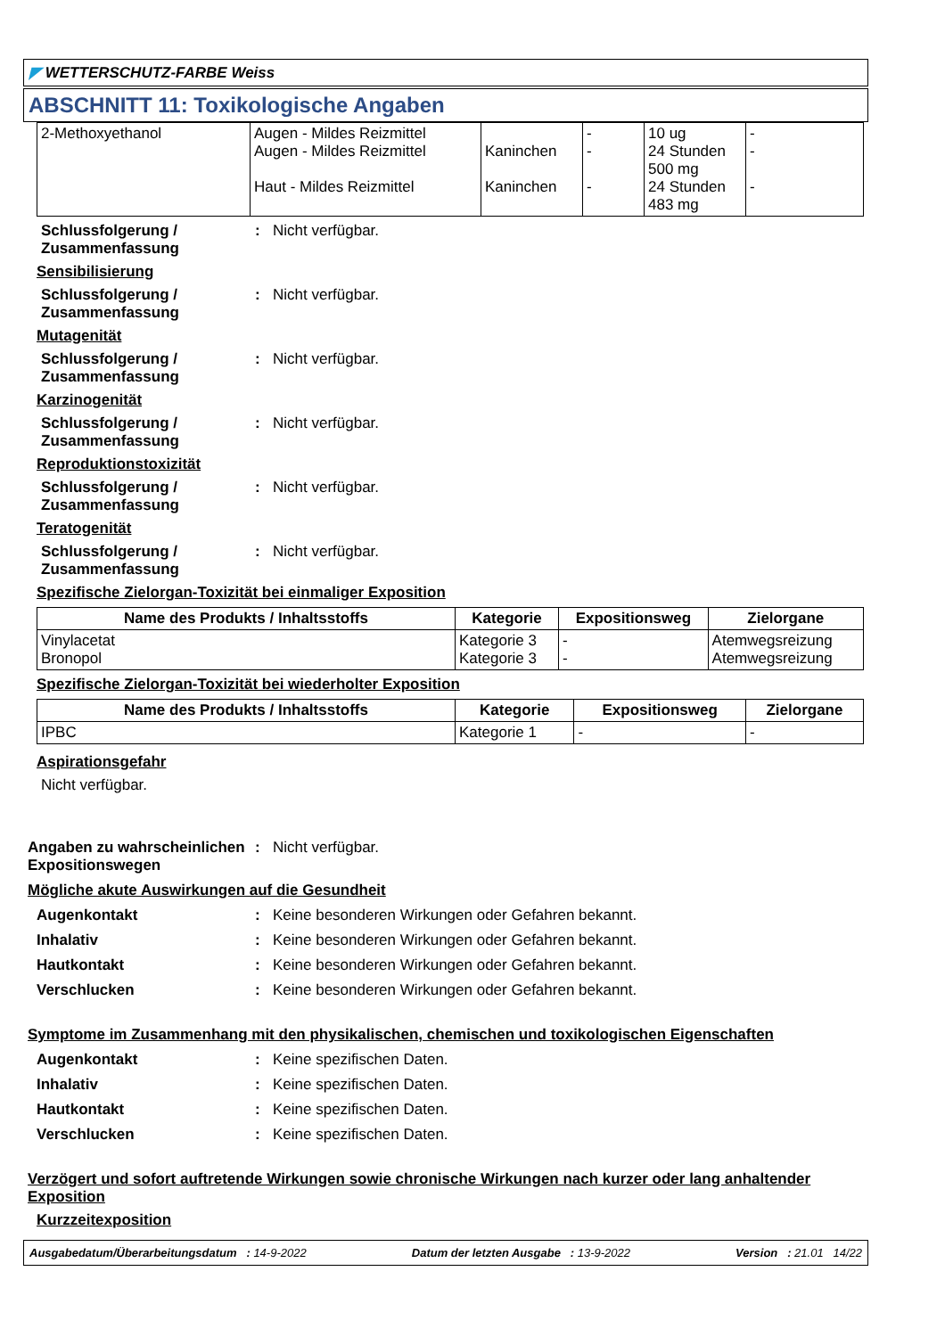◤ WETTERSCHUTZ-FARBE Weiss
ABSCHNITT 11: Toxikologische Angaben
| 2-Methoxyethanol | Augen - Mildes Reizmittel Augen - Mildes Reizmittel Haut - Mildes Reizmittel | Kaninchen Kaninchen | - - - | 10 ug 24 Stunden 500 mg 24 Stunden 483 mg | - - - |
Schlussfolgerung / Zusammenfassung
: Nicht verfügbar.
Sensibilisierung
Schlussfolgerung / Zusammenfassung
: Nicht verfügbar.
Mutagenität
Schlussfolgerung / Zusammenfassung
: Nicht verfügbar.
Karzinogenität
Schlussfolgerung / Zusammenfassung
: Nicht verfügbar.
Reproduktionstoxizität
Schlussfolgerung / Zusammenfassung
: Nicht verfügbar.
Teratogenität
Schlussfolgerung / Zusammenfassung
: Nicht verfügbar.
Spezifische Zielorgan-Toxizität bei einmaliger Exposition
| Name des Produkts / Inhaltsstoffs | Kategorie | Expositionsweg | Zielorgane |
| --- | --- | --- | --- |
| Vinylacetat Bronopol | Kategorie 3 Kategorie 3 | - - | Atemwegsreizung Atemwegsreizung |
Spezifische Zielorgan-Toxizität bei wiederholter Exposition
| Name des Produkts / Inhaltsstoffs | Kategorie | Expositionsweg | Zielorgane |
| --- | --- | --- | --- |
| IPBC | Kategorie 1 | - | - |
Aspirationsgefahr
Nicht verfügbar.
Angaben zu wahrscheinlichen Expositionswegen
: Nicht verfügbar.
Mögliche akute Auswirkungen auf die Gesundheit
Augenkontakt : Keine besonderen Wirkungen oder Gefahren bekannt.
Inhalativ : Keine besonderen Wirkungen oder Gefahren bekannt.
Hautkontakt : Keine besonderen Wirkungen oder Gefahren bekannt.
Verschlucken : Keine besonderen Wirkungen oder Gefahren bekannt.
Symptome im Zusammenhang mit den physikalischen, chemischen und toxikologischen Eigenschaften
Augenkontakt : Keine spezifischen Daten.
Inhalativ : Keine spezifischen Daten.
Hautkontakt : Keine spezifischen Daten.
Verschlucken : Keine spezifischen Daten.
Verzögert und sofort auftretende Wirkungen sowie chronische Wirkungen nach kurzer oder lang anhaltender Exposition
Kurzzeitexposition
Ausgabedatum/Überarbeitungsdatum : 14-9-2022 Datum der letzten Ausgabe : 13-9-2022 Version : 21.01 14/22